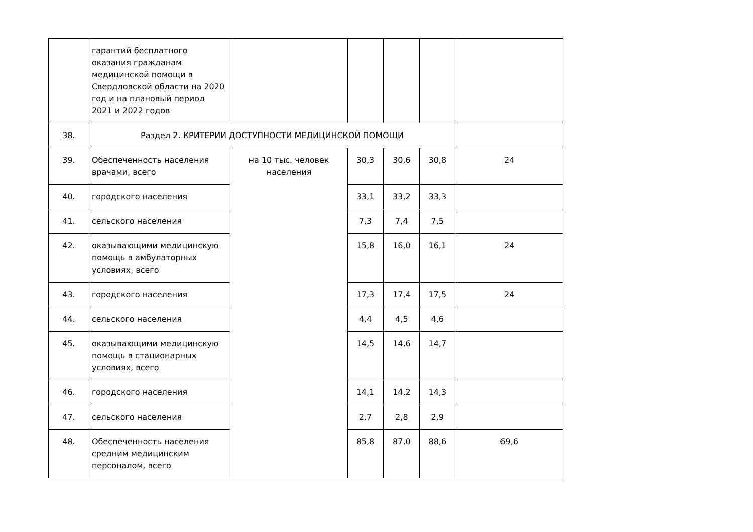| | гарантий бесплатного оказания гражданам медицинской помощи в Свердловской области на 2020 год и на плановый период 2021 и 2022 годов | | | | | |
| 38. | Раздел 2. КРИТЕРИИ ДОСТУПНОСТИ МЕДИЦИНСКОЙ ПОМОЩИ | | | | | |
| 39. | Обеспеченность населения врачами, всего | на 10 тыс. человек населения | 30,3 | 30,6 | 30,8 | 24 |
| 40. | городского населения | | 33,1 | 33,2 | 33,3 | |
| 41. | сельского населения | | 7,3 | 7,4 | 7,5 | |
| 42. | оказывающими медицинскую помощь в амбулаторных условиях, всего | | 15,8 | 16,0 | 16,1 | 24 |
| 43. | городского населения | | 17,3 | 17,4 | 17,5 | 24 |
| 44. | сельского населения | | 4,4 | 4,5 | 4,6 | |
| 45. | оказывающими медицинскую помощь в стационарных условиях, всего | | 14,5 | 14,6 | 14,7 | |
| 46. | городского населения | | 14,1 | 14,2 | 14,3 | |
| 47. | сельского населения | | 2,7 | 2,8 | 2,9 | |
| 48. | Обеспеченность населения средним медицинским персоналом, всего | | 85,8 | 87,0 | 88,6 | 69,6 |